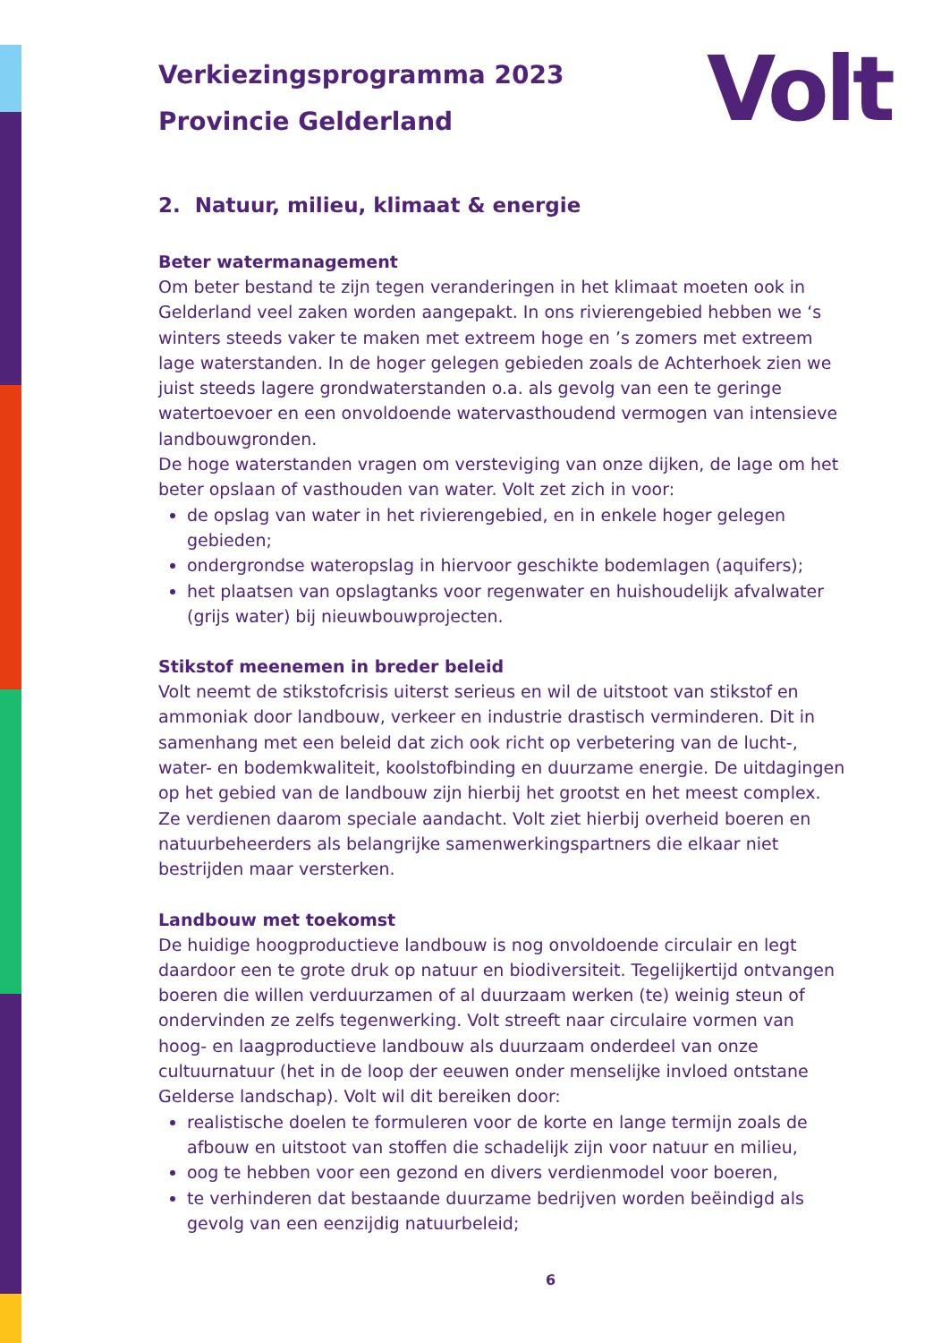Volt
Verkiezingsprogramma 2023
Provincie Gelderland
2. Natuur, milieu, klimaat & energie
Beter watermanagement
Om beter bestand te zijn tegen veranderingen in het klimaat moeten ook in Gelderland veel zaken worden aangepakt. In ons rivierengebied hebben we ‘s winters steeds vaker te maken met extreem hoge en ’s zomers met extreem lage waterstanden. In de hoger gelegen gebieden zoals de Achterhoek zien we juist steeds lagere grondwaterstanden o.a. als gevolg van een te geringe watertoevoer en een onvoldoende watervasthoudend vermogen van intensieve landbouwgronden.
De hoge waterstanden vragen om versteviging van onze dijken, de lage om het beter opslaan of vasthouden van water. Volt zet zich in voor:
de opslag van water in het rivierengebied, en in enkele hoger gelegen gebieden;
ondergrondse wateropslag in hiervoor geschikte bodemlagen (aquifers);
het plaatsen van opslagtanks voor regenwater en huishoudelijk afvalwater (grijs water) bij nieuwbouwprojecten.
Stikstof meenemen in breder beleid
Volt neemt de stikstofcrisis uiterst serieus en wil de uitstoot van stikstof en ammoniak door landbouw, verkeer en industrie drastisch verminderen. Dit in samenhang met een beleid dat zich ook richt op verbetering van de lucht-, water- en bodemkwaliteit, koolstofbinding en duurzame energie. De uitdagingen op het gebied van de landbouw zijn hierbij het grootst en het meest complex. Ze verdienen daarom speciale aandacht. Volt ziet hierbij overheid boeren en natuurbeheerders als belangrijke samenwerkingspartners die elkaar niet bestrijden maar versterken.
Landbouw met toekomst
De huidige hoogproductieve landbouw is nog onvoldoende circulair en legt daardoor een te grote druk op natuur en biodiversiteit. Tegelijkertijd ontvangen boeren die willen verduurzamen of al duurzaam werken (te) weinig steun of ondervinden ze zelfs tegenwerking. Volt streeft naar circulaire vormen van hoog- en laagproductieve landbouw als duurzaam onderdeel van onze cultuurnatuur (het in de loop der eeuwen onder menselijke invloed ontstane Gelderse landschap). Volt wil dit bereiken door:
realistische doelen te formuleren voor de korte en lange termijn zoals de afbouw en uitstoot van stoffen die schadelijk zijn voor natuur en milieu,
oog te hebben voor een gezond en divers verdienmodel voor boeren,
te verhinderen dat bestaande duurzame bedrijven worden beëindigd als gevolg van een eenzijdig natuurbeleid;
6